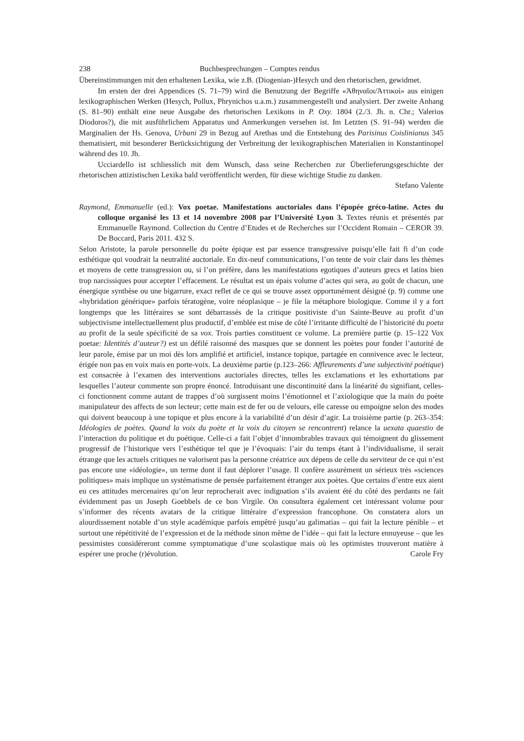238 Buchbesprechungen – Comptes rendus
Übereinstimmungen mit den erhaltenen Lexika, wie z.B. (Diogenian-)Hesych und den rhetorischen, gewidmet.
Im ersten der drei Appendices (S. 71–79) wird die Benutzung der Begriffe «Ἀθηναῖοι/Ἀττικοί» aus einigen lexikographischen Werken (Hesych, Pollux, Phrynichos u.a.m.) zusammengestellt und analysiert. Der zweite Anhang (S. 81–90) enthält eine neue Ausgabe des rhetorischen Lexikons in P. Oxy. 1804 (2./3. Jh. n. Chr.; Valerios Diodoros?), die mit ausführlichem Apparatus und Anmerkungen versehen ist. Im Letzten (S. 91–94) werden die Marginalien der Hs. Genova, Urbani 29 in Bezug auf Arethas und die Entstehung des Parisinus Coislinianus 345 thematisiert, mit besonderer Berücksichtigung der Verbreitung der lexikographischen Materialien in Konstantinopel während des 10. Jh.
Ucciardello ist schliesslich mit dem Wunsch, dass seine Recherchen zur Überlieferungsgeschichte der rhetorischen attizistischen Lexika bald veröffentlicht werden, für diese wichtige Studie zu danken.
Stefano Valente
Raymond, Emmanuelle (ed.): Vox poetae. Manifestations auctoriales dans l’épopée gréco-latine. Actes du colloque organisé les 13 et 14 novembre 2008 par l’Université Lyon 3. Textes réunis et présentés par Emmanuelle Raymond. Collection du Centre d’Etudes et de Recherches sur l’Occident Romain – CEROR 39. De Boccard, Paris 2011. 432 S.
Selon Aristote, la parole personnelle du poète épique est par essence transgressive puisqu’elle fait fi d’un code esthétique qui voudrait la neutralité auctoriale. En dix-neuf communications, l’on tente de voir clair dans les thèmes et moyens de cette transgression ou, si l’on préfère, dans les manifestations egotiques d’auteurs grecs et latins bien trop narcissiques pour accepter l’effacement. Le résultat est un épais volume d’actes qui sera, au goût de chacun, une énergique synthèse ou une bigarrure, exact reflet de ce qui se trouve assez opportunément désigné (p. 9) comme une «hybridation générique» parfois tératogène, voire néoplasique – je file la métaphore biologique. Comme il y a fort longtemps que les littéraires se sont débarrassés de la critique positiviste d’un Sainte-Beuve au profit d’un subjectivisme intellectuellement plus productif, d’emblée est mise de côté l’irritante difficulté de l’historicité du poeta au profit de la seule spécificité de sa vox. Trois parties constituent ce volume. La première partie (p. 15–122 Vox poetae: Identités d’auteur?) est un défilé raisonné des masques que se donnent les poètes pour fonder l’autorité de leur parole, émise par un moi dès lors amplifié et artificiel, instance topique, partagée en connivence avec le lecteur, érigée non pas en voix mais en porte-voix. La deuxième partie (p.123–266: Affleurements d’une subjectivité poétique) est consacrée à l’examen des interventions auctoriales directes, telles les exclamations et les exhortations par lesquelles l’auteur commente son propre énoncé. Introduisant une discontinuité dans la linéarité du signifiant, celles-ci fonctionnent comme autant de trappes d’où surgissent moins l’émotionnel et l’axiologique que la main du poète manipulateur des affects de son lecteur; cette main est de fer ou de velours, elle caresse ou empoigne selon des modes qui doivent beaucoup à une topique et plus encore à la variabilité d’un désir d’agir. La troisième partie (p. 263–354: Idéologies de poètes. Quand la voix du poète et la voix du citoyen se rencontrent) relance la uexata quaestio de l’interaction du politique et du poétique. Celle-ci a fait l’objet d’innombrables travaux qui témoignent du glissement progressif de l’historique vers l’esthétique tel que je l’évoquais: l’air du temps étant à l’individualisme, il serait étrange que les actuels critiques ne valorisent pas la personne créatrice aux dépens de celle du serviteur de ce qui n’est pas encore une «idéologie», un terme dont il faut déplorer l’usage. Il confère assurément un sérieux très «sciences politiques» mais implique un systématisme de pensée parfaitement étranger aux poètes. Que certains d’entre eux aient eu ces attitudes mercenaires qu’on leur reprocherait avec indignation s’ils avaient été du côté des perdants ne fait évidemment pas un Joseph Goebbels de ce bon Virgile. On consultera également cet intéressant volume pour s’informer des récents avatars de la critique littéraire d’expression francophone. On constatera alors un alourdissement notable d’un style académique parfois empêtré jusqu’au galimatias – qui fait la lecture pénible – et surtout une répétitivité de l’expression et de la méthode sinon même de l’idée – qui fait la lecture ennuyeuse – que les pessimistes considéreront comme symptomatique d’une scolastique mais où les optimistes trouveront matière à espérer une proche (r)évolution. Carole Fry